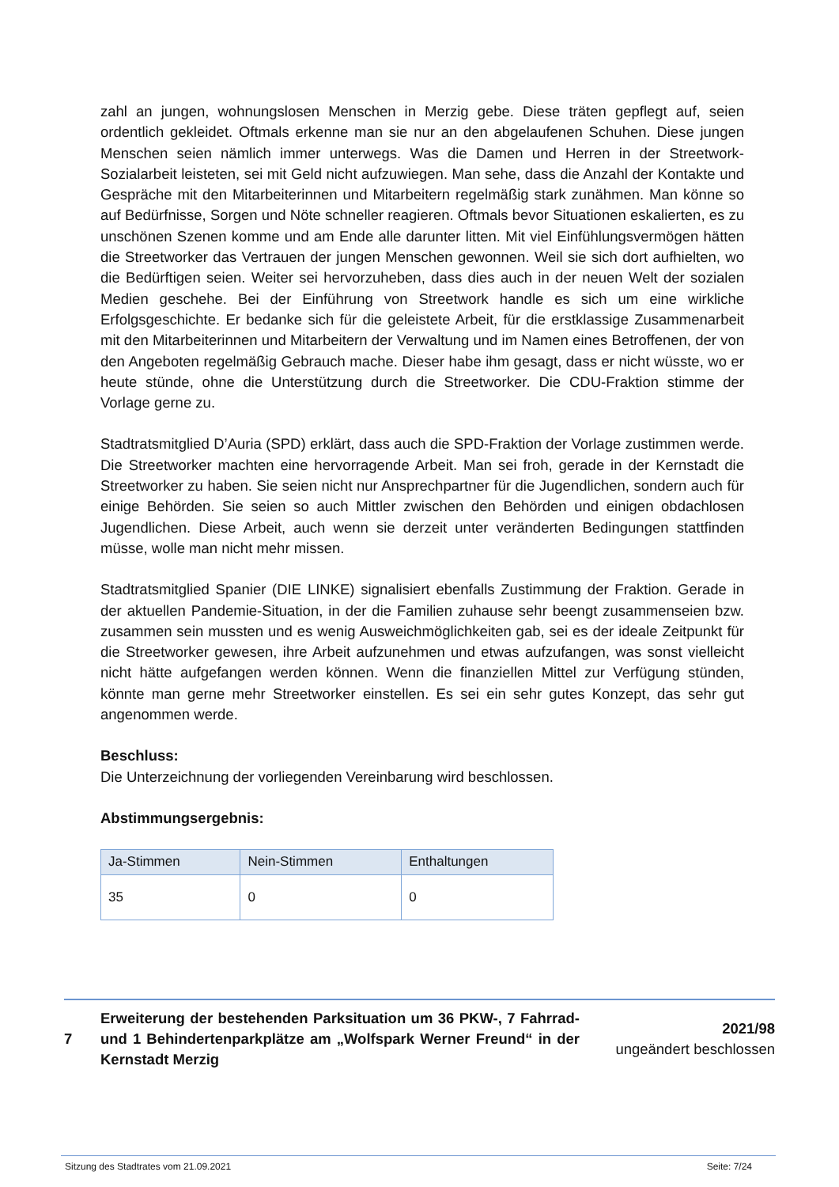zahl an jungen, wohnungslosen Menschen in Merzig gebe. Diese träten gepflegt auf, seien ordentlich gekleidet. Oftmals erkenne man sie nur an den abgelaufenen Schuhen. Diese jungen Menschen seien nämlich immer unterwegs. Was die Damen und Herren in der Streetwork-Sozialarbeit leisteten, sei mit Geld nicht aufzuwiegen. Man sehe, dass die Anzahl der Kontakte und Gespräche mit den Mitarbeiterinnen und Mitarbeitern regelmäßig stark zunähmen. Man könne so auf Bedürfnisse, Sorgen und Nöte schneller reagieren. Oftmals bevor Situationen eskalierten, es zu unschönen Szenen komme und am Ende alle darunter litten. Mit viel Einfühlungsvermögen hätten die Streetworker das Vertrauen der jungen Menschen gewonnen. Weil sie sich dort aufhielten, wo die Bedürftigen seien. Weiter sei hervorzuheben, dass dies auch in der neuen Welt der sozialen Medien geschehe. Bei der Einführung von Streetwork handle es sich um eine wirkliche Erfolgsgeschichte. Er bedanke sich für die geleistete Arbeit, für die erstklassige Zusammenarbeit mit den Mitarbeiterinnen und Mitarbeitern der Verwaltung und im Namen eines Betroffenen, der von den Angeboten regelmäßig Gebrauch mache. Dieser habe ihm gesagt, dass er nicht wüsste, wo er heute stünde, ohne die Unterstützung durch die Streetworker. Die CDU-Fraktion stimme der Vorlage gerne zu.
Stadtratsmitglied D’Auria (SPD) erklärt, dass auch die SPD-Fraktion der Vorlage zustimmen werde. Die Streetworker machten eine hervorragende Arbeit. Man sei froh, gerade in der Kernstadt die Streetworker zu haben. Sie seien nicht nur Ansprechpartner für die Jugendlichen, sondern auch für einige Behörden. Sie seien so auch Mittler zwischen den Behörden und einigen obdachlosen Jugendlichen. Diese Arbeit, auch wenn sie derzeit unter veränderten Bedingungen stattfinden müsse, wolle man nicht mehr missen.
Stadtratsmitglied Spanier (DIE LINKE) signalisiert ebenfalls Zustimmung der Fraktion. Gerade in der aktuellen Pandemie-Situation, in der die Familien zuhause sehr beengt zusammenseien bzw. zusammen sein mussten und es wenig Ausweichmöglichkeiten gab, sei es der ideale Zeitpunkt für die Streetworker gewesen, ihre Arbeit aufzunehmen und etwas aufzufangen, was sonst vielleicht nicht hätte aufgefangen werden können. Wenn die finanziellen Mittel zur Verfügung stünden, könnte man gerne mehr Streetworker einstellen. Es sei ein sehr gutes Konzept, das sehr gut angenommen werde.
Beschluss:
Die Unterzeichnung der vorliegenden Vereinbarung wird beschlossen.
Abstimmungsergebnis:
| Ja-Stimmen | Nein-Stimmen | Enthaltungen |
| --- | --- | --- |
| 35 | 0 | 0 |
7
Erweiterung der bestehenden Parksituation um 36 PKW-, 7 Fahrrad- und 1 Behindertenparkplätze am „Wolfspark Werner Freund“ in der Kernstadt Merzig
2021/98
ungeändert beschlossen
Sitzung des Stadtrates vom 21.09.2021 Seite: 7/24